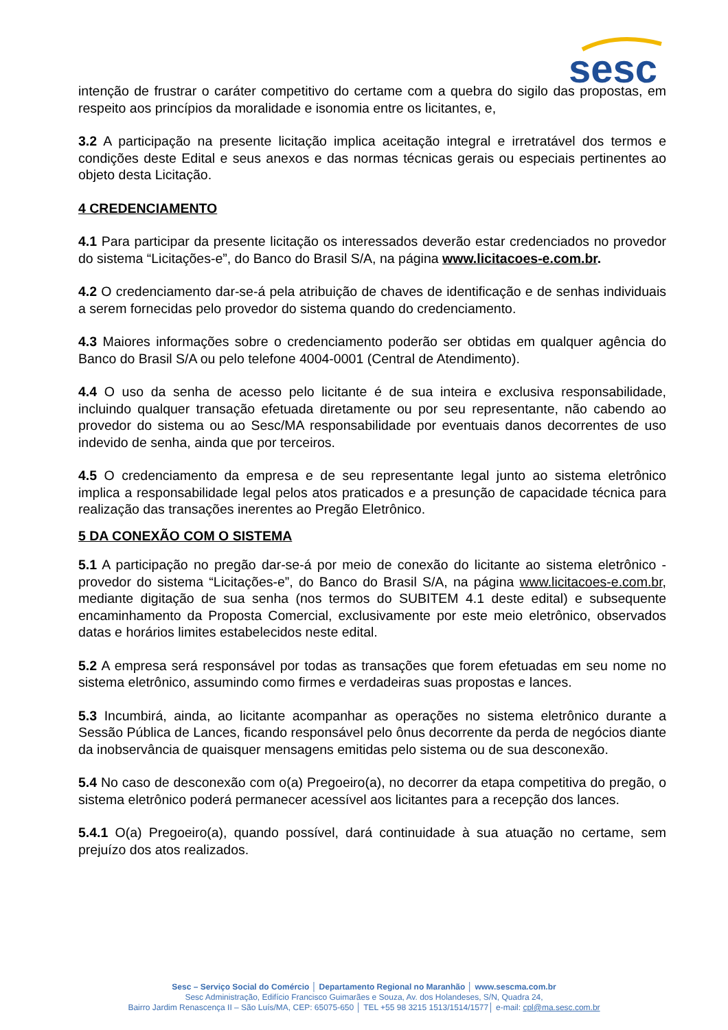sesc
intenção de frustrar o caráter competitivo do certame com a quebra do sigilo das propostas, em respeito aos princípios da moralidade e isonomia entre os licitantes, e,
3.2 A participação na presente licitação implica aceitação integral e irretratável dos termos e condições deste Edital e seus anexos e das normas técnicas gerais ou especiais pertinentes ao objeto desta Licitação.
4 CREDENCIAMENTO
4.1 Para participar da presente licitação os interessados deverão estar credenciados no provedor do sistema “Licitações-e”, do Banco do Brasil S/A, na página www.licitacoes-e.com.br.
4.2 O credenciamento dar-se-á pela atribuição de chaves de identificação e de senhas individuais a serem fornecidas pelo provedor do sistema quando do credenciamento.
4.3 Maiores informações sobre o credenciamento poderão ser obtidas em qualquer agência do Banco do Brasil S/A ou pelo telefone 4004-0001 (Central de Atendimento).
4.4 O uso da senha de acesso pelo licitante é de sua inteira e exclusiva responsabilidade, incluindo qualquer transação efetuada diretamente ou por seu representante, não cabendo ao provedor do sistema ou ao Sesc/MA responsabilidade por eventuais danos decorrentes de uso indevido de senha, ainda que por terceiros.
4.5 O credenciamento da empresa e de seu representante legal junto ao sistema eletrônico implica a responsabilidade legal pelos atos praticados e a presunção de capacidade técnica para realização das transações inerentes ao Pregão Eletrônico.
5 DA CONEXÃO COM O SISTEMA
5.1 A participação no pregão dar-se-á por meio de conexão do licitante ao sistema eletrônico - provedor do sistema “Licitações-e”, do Banco do Brasil S/A, na página www.licitacoes-e.com.br, mediante digitação de sua senha (nos termos do SUBITEM 4.1 deste edital) e subsequente encaminhamento da Proposta Comercial, exclusivamente por este meio eletrônico, observados datas e horários limites estabelecidos neste edital.
5.2 A empresa será responsável por todas as transações que forem efetuadas em seu nome no sistema eletrônico, assumindo como firmes e verdadeiras suas propostas e lances.
5.3 Incumbirá, ainda, ao licitante acompanhar as operações no sistema eletrônico durante a Sessão Pública de Lances, ficando responsável pelo ônus decorrente da perda de negócios diante da inobservância de quaisquer mensagens emitidas pelo sistema ou de sua desconexão.
5.4 No caso de desconexão com o(a) Pregoeiro(a), no decorrer da etapa competitiva do pregão, o sistema eletrônico poderá permanecer acessível aos licitantes para a recepção dos lances.
5.4.1 O(a) Pregoeiro(a), quando possível, dará continuidade à sua atuação no certame, sem prejuízo dos atos realizados.
Sesc – Serviço Social do Comércio │ Departamento Regional no Maranhão │ www.sescma.com.br
Sesc Administração, Edifício Francisco Guimarães e Souza, Av. dos Holandeses, S/N, Quadra 24,
Bairro Jardim Renascença II – São Luís/MA, CEP: 65075-650 │ TEL +55 98 3215 1513/1514/1577│ e-mail: cpl@ma.sesc.com.br